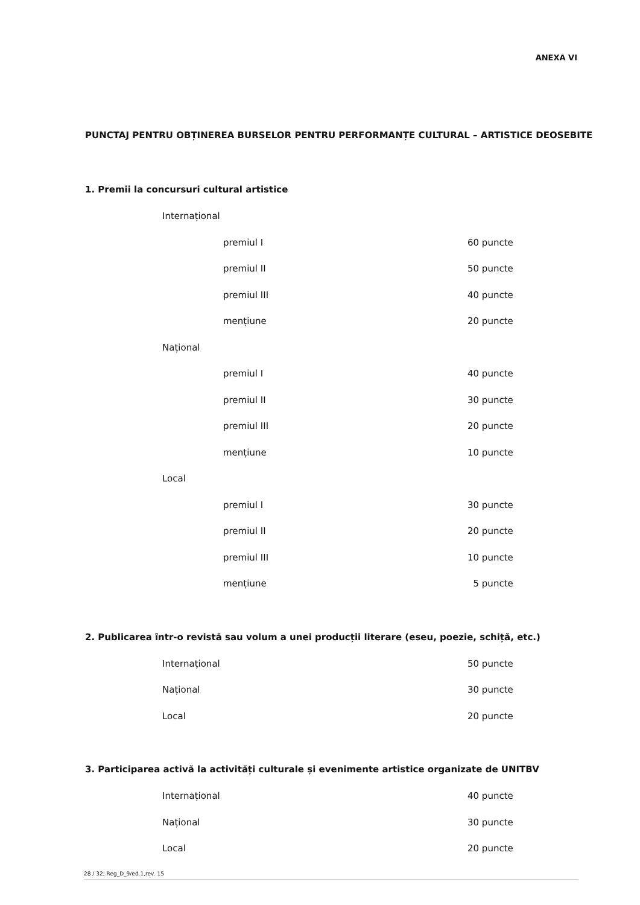ANEXA VI
PUNCTAJ PENTRU OBȚINEREA BURSELOR PENTRU PERFORMANȚE CULTURAL – ARTISTICE DEOSEBITE
1. Premii la concursuri cultural artistice
Internațional
premiul I 60 puncte
premiul II 50 puncte
premiul III 40 puncte
mențiune 20 puncte
Național
premiul I 40 puncte
premiul II 30 puncte
premiul III 20 puncte
mențiune 10 puncte
Local
premiul I 30 puncte
premiul II 20 puncte
premiul III 10 puncte
mențiune 5 puncte
2. Publicarea într-o revistă sau volum a unei producții literare (eseu, poezie, schiță, etc.)
Internațional 50 puncte
Național 30 puncte
Local 20 puncte
3. Participarea activă la activități culturale și evenimente artistice organizate de UNITBV
Internațional 40 puncte
Național 30 puncte
Local 20 puncte
28 / 32; Reg_D_9/ed.1,rev. 15